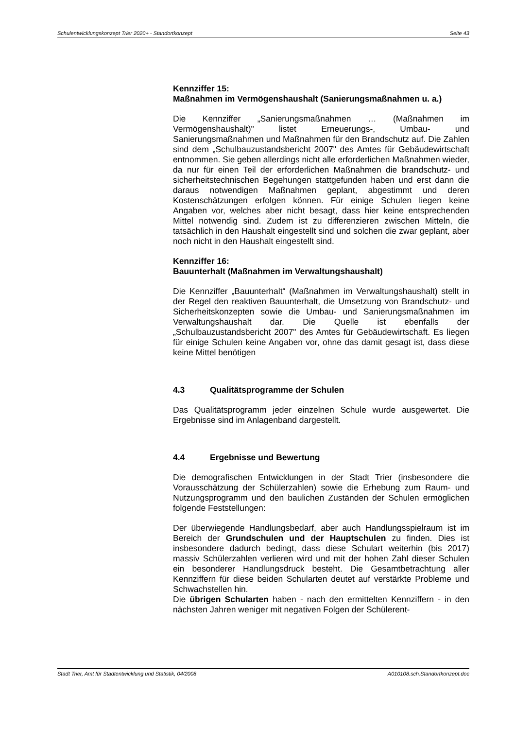Schulentwicklungskonzept Trier 2020+ - Standortkonzept Seite 43
Kennziffer 15:
Maßnahmen im Vermögenshaushalt (Sanierungsmaßnahmen u. a.)
Die Kennziffer „Sanierungsmaßnahmen … (Maßnahmen im Vermögenshaushalt)" listet Erneuerungs-, Umbau- und Sanierungsmaßnahmen und Maßnahmen für den Brandschutz auf. Die Zahlen sind dem „Schulbauzustandsbericht 2007" des Amtes für Gebäudewirtschaft entnommen. Sie geben allerdings nicht alle erforderlichen Maßnahmen wieder, da nur für einen Teil der erforderlichen Maßnahmen die brandschutz- und sicherheitstechnischen Begehungen stattgefunden haben und erst dann die daraus notwendigen Maßnahmen geplant, abgestimmt und deren Kostenschätzungen erfolgen können. Für einige Schulen liegen keine Angaben vor, welches aber nicht besagt, dass hier keine entsprechenden Mittel notwendig sind. Zudem ist zu differenzieren zwischen Mitteln, die tatsächlich in den Haushalt eingestellt sind und solchen die zwar geplant, aber noch nicht in den Haushalt eingestellt sind.
Kennziffer 16:
Bauunterhalt (Maßnahmen im Verwaltungshaushalt)
Die Kennziffer „Bauunterhalt“ (Maßnahmen im Verwaltungshaushalt) stellt in der Regel den reaktiven Bauunterhalt, die Umsetzung von Brandschutz- und Sicherheitskonzepten sowie die Umbau- und Sanierungsmaßnahmen im Verwaltungshaushalt dar. Die Quelle ist ebenfalls der „Schulbauzustandsbericht 2007" des Amtes für Gebäudewirtschaft. Es liegen für einige Schulen keine Angaben vor, ohne das damit gesagt ist, dass diese keine Mittel benötigen
4.3 Qualitätsprogramme der Schulen
Das Qualitätsprogramm jeder einzelnen Schule wurde ausgewertet. Die Ergebnisse sind im Anlagenband dargestellt.
4.4 Ergebnisse und Bewertung
Die demografischen Entwicklungen in der Stadt Trier (insbesondere die Vorausschätzung der Schülerzahlen) sowie die Erhebung zum Raum- und Nutzungsprogramm und den baulichen Zuständen der Schulen ermöglichen folgende Feststellungen:
Der überwiegende Handlungsbedarf, aber auch Handlungsspielraum ist im Bereich der Grundschulen und der Hauptschulen zu finden. Dies ist insbesondere dadurch bedingt, dass diese Schulart weiterhin (bis 2017) massiv Schülerzahlen verlieren wird und mit der hohen Zahl dieser Schulen ein besonderer Handlungsdruck besteht. Die Gesamtbetrachtung aller Kennziffern für diese beiden Schularten deutet auf verstärkte Probleme und Schwachstellen hin.
Die übrigen Schularten haben - nach den ermittelten Kennziffern - in den nächsten Jahren weniger mit negativen Folgen der Schülerent-
Stadt Trier, Amt für Stadtentwicklung und Statistik, 04/2008 A010108.sch.Standortkonzept.doc